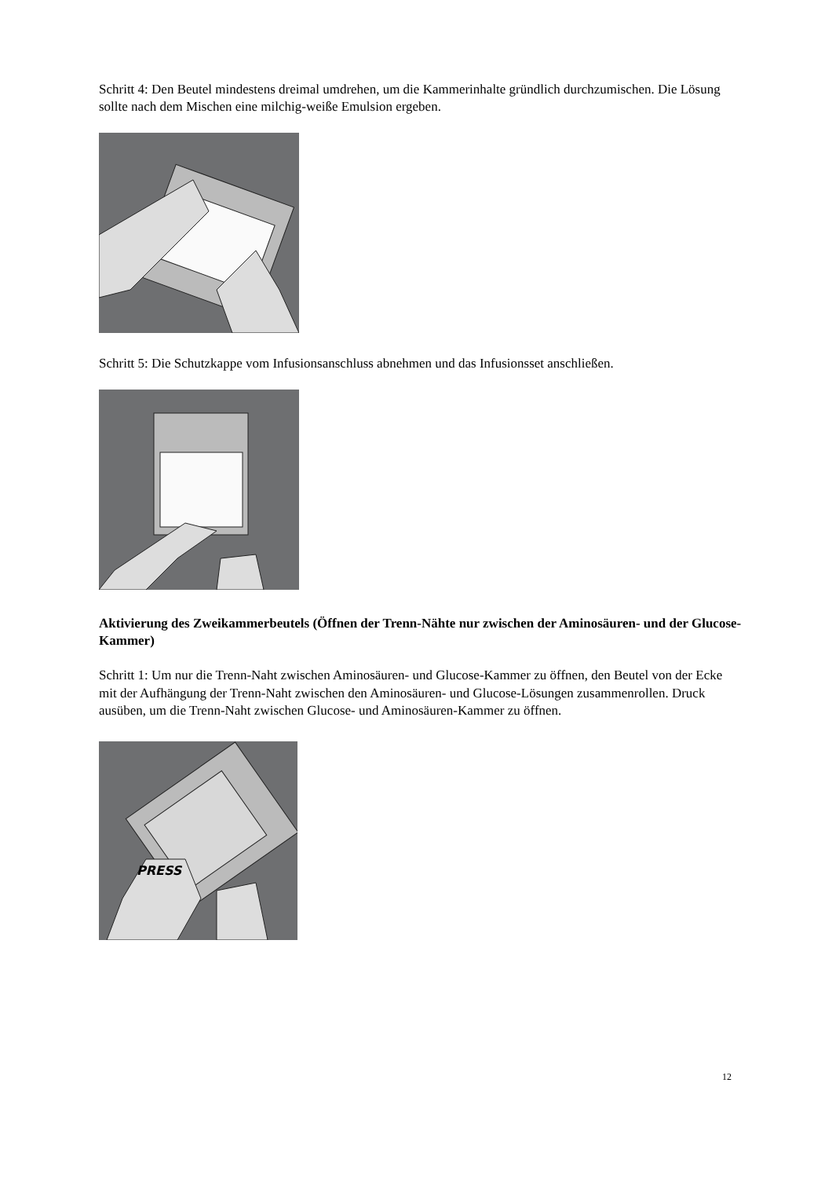Schritt 4: Den Beutel mindestens dreimal umdrehen, um die Kammerinhalte gründlich durchzumischen. Die Lösung sollte nach dem Mischen eine milchig-weiße Emulsion ergeben.
Schritt 5: Die Schutzkappe vom Infusionsanschluss abnehmen und das Infusionsset anschließen.
Aktivierung des Zweikammerbeutels (Öffnen der Trenn-Nähte nur zwischen der Aminosäuren- und der Glucose-Kammer)
Schritt 1: Um nur die Trenn-Naht zwischen Aminosäuren- und Glucose-Kammer zu öffnen, den Beutel von der Ecke mit der Aufhängung der Trenn-Naht zwischen den Aminosäuren- und Glucose-Lösungen zusammenrollen. Druck ausüben, um die Trenn-Naht zwischen Glucose- und Aminosäuren-Kammer zu öffnen.
PRESS
12